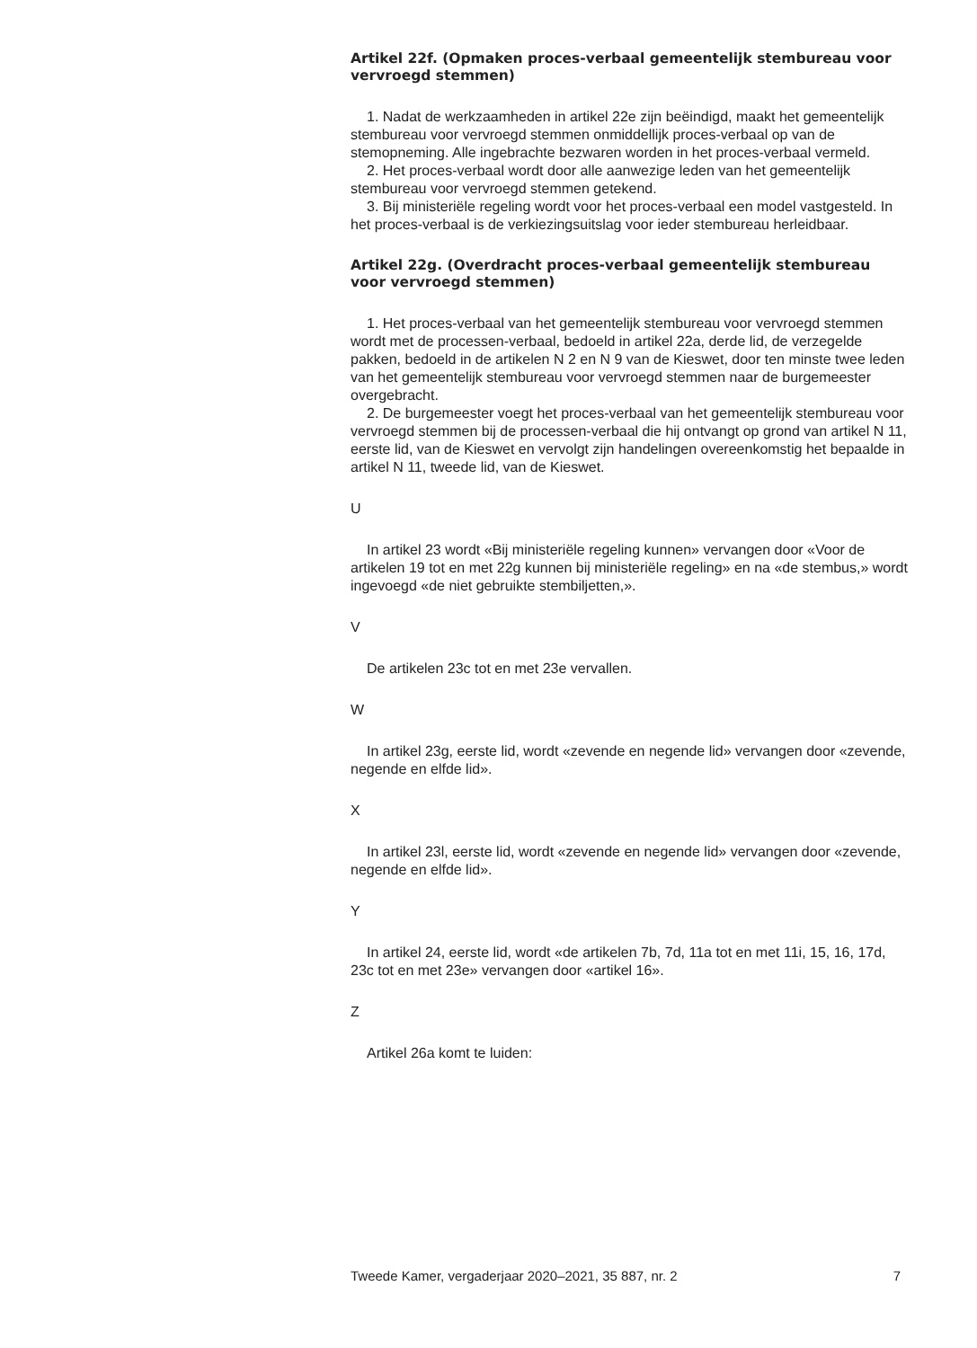Artikel 22f. (Opmaken proces-verbaal gemeentelijk stembureau voor vervroegd stemmen)
1. Nadat de werkzaamheden in artikel 22e zijn beëindigd, maakt het gemeentelijk stembureau voor vervroegd stemmen onmiddellijk proces-verbaal op van de stemopneming. Alle ingebrachte bezwaren worden in het proces-verbaal vermeld.
2. Het proces-verbaal wordt door alle aanwezige leden van het gemeentelijk stembureau voor vervroegd stemmen getekend.
3. Bij ministeriële regeling wordt voor het proces-verbaal een model vastgesteld. In het proces-verbaal is de verkiezingsuitslag voor ieder stembureau herleidbaar.
Artikel 22g. (Overdracht proces-verbaal gemeentelijk stembureau voor vervroegd stemmen)
1. Het proces-verbaal van het gemeentelijk stembureau voor vervroegd stemmen wordt met de processen-verbaal, bedoeld in artikel 22a, derde lid, de verzegelde pakken, bedoeld in de artikelen N 2 en N 9 van de Kieswet, door ten minste twee leden van het gemeentelijk stembureau voor vervroegd stemmen naar de burgemeester overgebracht.
2. De burgemeester voegt het proces-verbaal van het gemeentelijk stembureau voor vervroegd stemmen bij de processen-verbaal die hij ontvangt op grond van artikel N 11, eerste lid, van de Kieswet en vervolgt zijn handelingen overeenkomstig het bepaalde in artikel N 11, tweede lid, van de Kieswet.
U
In artikel 23 wordt «Bij ministeriële regeling kunnen» vervangen door «Voor de artikelen 19 tot en met 22g kunnen bij ministeriële regeling» en na «de stembus,» wordt ingevoegd «de niet gebruikte stembiljetten,».
V
De artikelen 23c tot en met 23e vervallen.
W
In artikel 23g, eerste lid, wordt «zevende en negende lid» vervangen door «zevende, negende en elfde lid».
X
In artikel 23l, eerste lid, wordt «zevende en negende lid» vervangen door «zevende, negende en elfde lid».
Y
In artikel 24, eerste lid, wordt «de artikelen 7b, 7d, 11a tot en met 11i, 15, 16, 17d, 23c tot en met 23e» vervangen door «artikel 16».
Z
Artikel 26a komt te luiden:
Tweede Kamer, vergaderjaar 2020–2021, 35 887, nr. 2 7